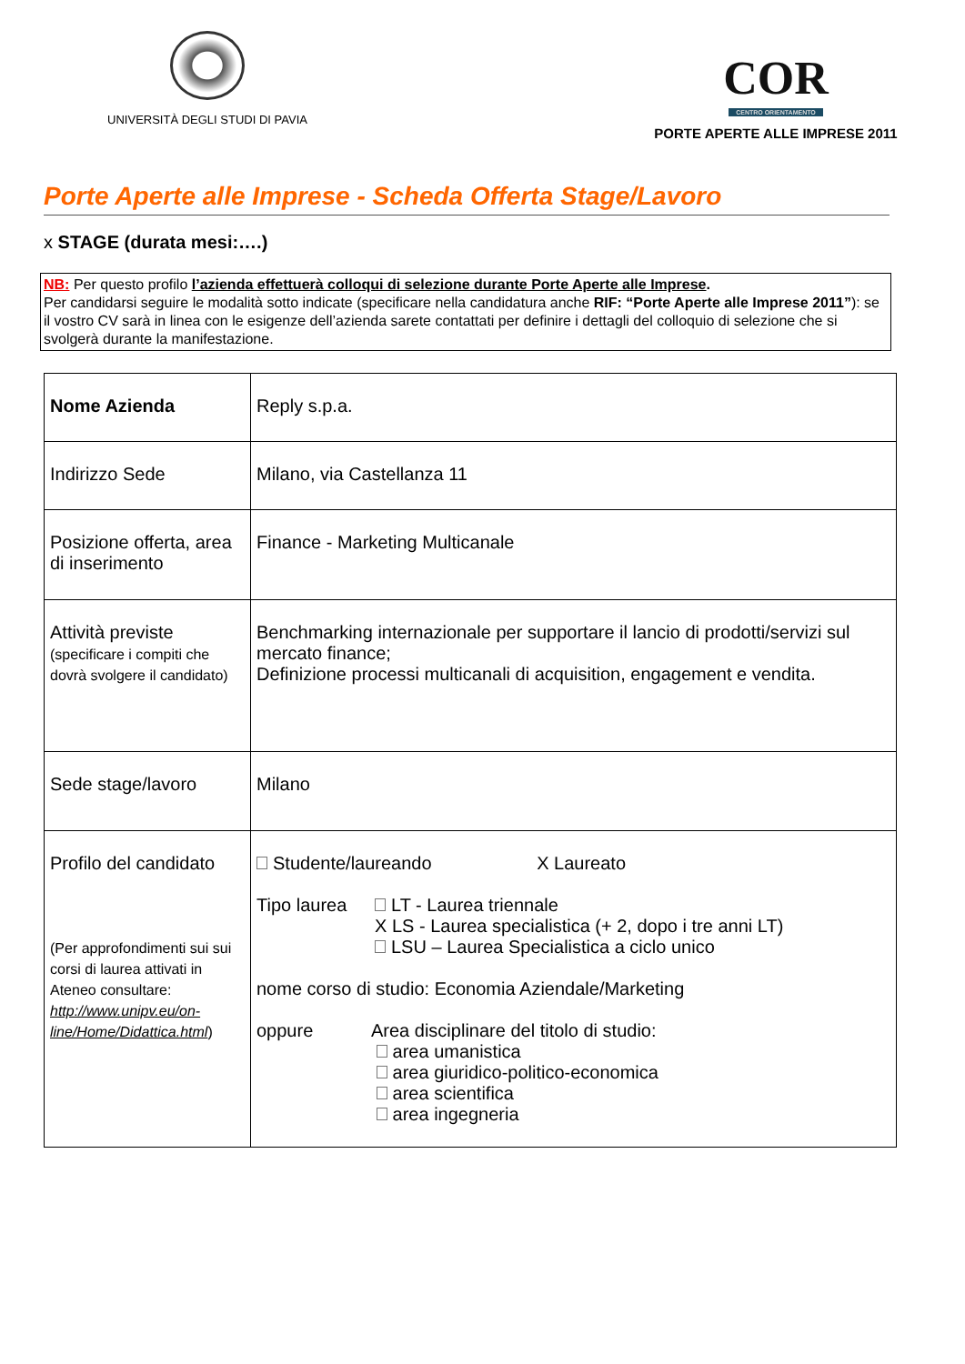UNIVERSITÀ DEGLI STUDI DI PAVIA
COR
CENTRO ORIENTAMENTO
PORTE APERTE ALLE IMPRESE 2011
Porte Aperte alle Imprese - Scheda Offerta Stage/Lavoro
x STAGE (durata mesi:….)
NB: Per questo profilo l’azienda effettuerà colloqui di selezione durante Porte Aperte alle Imprese.
Per candidarsi seguire le modalità sotto indicate (specificare nella candidatura anche RIF: “Porte Aperte alle Imprese 2011”): se il vostro CV sarà in linea con le esigenze dell’azienda sarete contattati per definire i dettagli del colloquio di selezione che si svolgerà durante la manifestazione.
| Nome Azienda | Reply s.p.a. |
| Indirizzo Sede | Milano, via Castellanza 11 |
| Posizione offerta, area di inserimento | Finance - Marketing Multicanale |
| Attività previste (specificare i compiti che dovrà svolgere il candidato) | Benchmarking internazionale per supportare il lancio di prodotti/servizi sul mercato finance; Definizione processi multicanali di acquisition, engagement e vendita. |
| Sede stage/lavoro | Milano |
| Profilo del candidato (Per approfondimenti sui sui corsi di laurea attivati in Ateneo consultare: http://www.unipv.eu/on-line/Home/Didattica.html ) | Studente/laureando X Laureato Tipo laurea LT - Laurea triennale X LS - Laurea specialistica (+ 2, dopo i tre anni LT) LSU – Laurea Specialistica a ciclo unico nome corso di studio: Economia Aziendale/Marketing oppure Area disciplinare del titolo di studio: area umanistica area giuridico-politico-economica area scientifica area ingegneria |